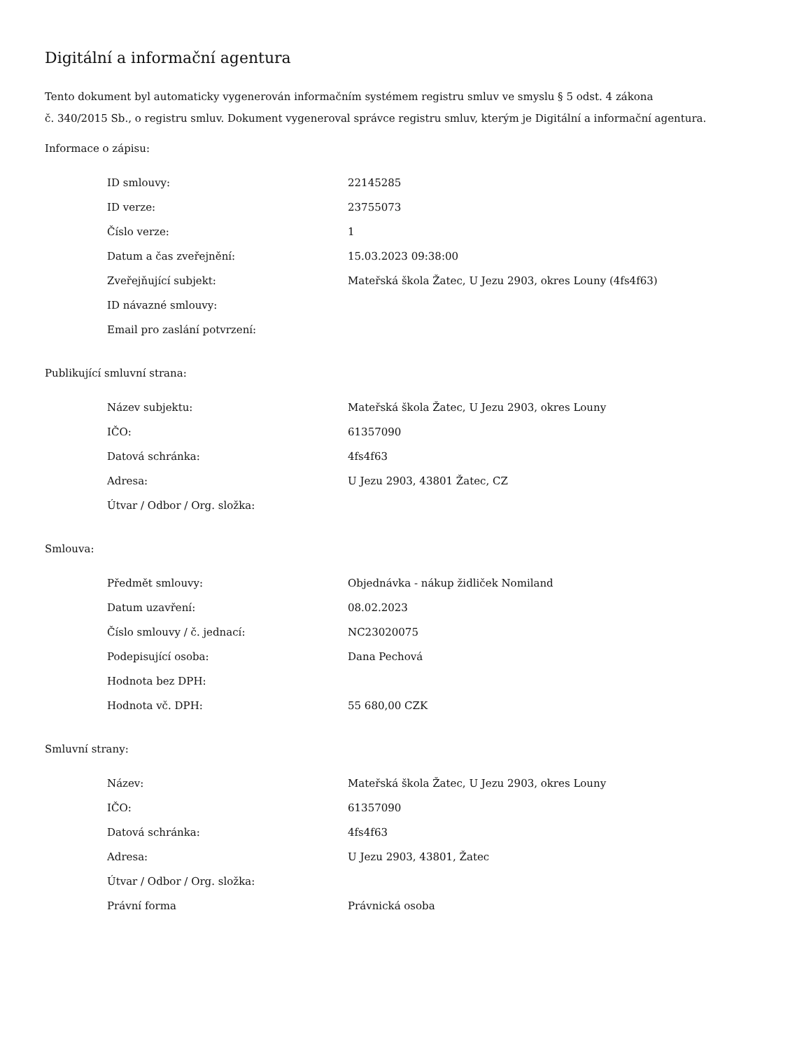Digitální a informační agentura
Tento dokument byl automaticky vygenerován informačním systémem registru smluv ve smyslu § 5 odst. 4 zákona
č. 340/2015 Sb., o registru smluv. Dokument vygeneroval správce registru smluv, kterým je Digitální a informační agentura.
Informace o zápisu:
| ID smlouvy: | 22145285 |
| ID verze: | 23755073 |
| Číslo verze: | 1 |
| Datum a čas zveřejnění: | 15.03.2023 09:38:00 |
| Zveřejňující subjekt: | Mateřská škola Žatec, U Jezu 2903, okres Louny (4fs4f63) |
| ID návazné smlouvy: | |
| Email pro zaslání potvrzení: | |
Publikující smluvní strana:
| Název subjektu: | Mateřská škola Žatec, U Jezu 2903, okres Louny |
| IČO: | 61357090 |
| Datová schránka: | 4fs4f63 |
| Adresa: | U Jezu 2903, 43801 Žatec, CZ |
| Útvar / Odbor / Org. složka: | |
Smlouva:
| Předmět smlouvy: | Objednávka - nákup židliček Nomiland |
| Datum uzavření: | 08.02.2023 |
| Číslo smlouvy / č. jednací: | NC23020075 |
| Podepisující osoba: | Dana Pechová |
| Hodnota bez DPH: | |
| Hodnota vč. DPH: | 55 680,00 CZK |
Smluvní strany:
| Název: | Mateřská škola Žatec, U Jezu 2903, okres Louny |
| IČO: | 61357090 |
| Datová schránka: | 4fs4f63 |
| Adresa: | U Jezu 2903, 43801, Žatec |
| Útvar / Odbor / Org. složka: | |
| Právní forma | Právnická osoba |